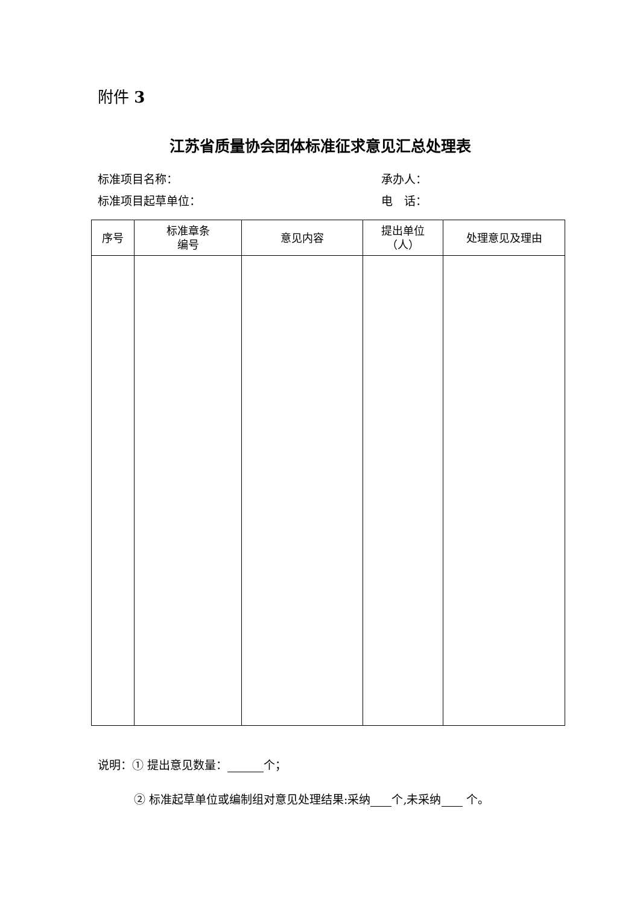附件 3
江苏省质量协会团体标准征求意见汇总处理表
标准项目名称： 承办人：
标准项目起草单位： 电　话：
| 序号 | 标准章条 编号 | 意见内容 | 提出单位 （人） | 处理意见及理由 |
| --- | --- | --- | --- | --- |
说明：① 提出意见数量： 个；
② 标准起草单位或编制组对意见处理结果:采纳 个,未采纳 个。